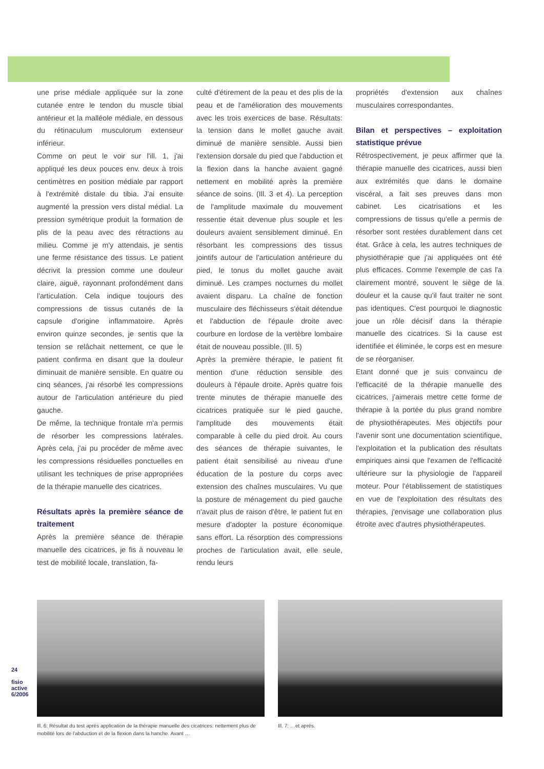une prise médiale appliquée sur la zone cutanée entre le tendon du muscle tibial antérieur et la malléole médiale, en dessous du rétinaculum musculorum extenseur inférieur.
Comme on peut le voir sur l'ill. 1, j'ai appliqué les deux pouces env. deux à trois centimètres en position médiale par rapport à l'extrémité distale du tibia. J'ai ensuite augmenté la pression vers distal médial. La pression symétrique produit la formation de plis de la peau avec des rétractions au milieu. Comme je m'y attendais, je sentis une ferme résistance des tissus. Le patient décrivit la pression comme une douleur claire, aiguë, rayonnant profondément dans l'articulation. Cela indique toujours des compressions de tissus cutanés de la capsule d'origine inflammatoire. Après environ quinze secondes, je sentis que la tension se relâchait nettement, ce que le patient confirma en disant que la douleur diminuait de manière sensible. En quatre ou cinq séances, j'ai résorbé les compressions autour de l'articulation antérieure du pied gauche.
De même, la technique frontale m'a permis de résorber les compressions latérales. Après cela, j'ai pu procéder de même avec les compressions résiduelles ponctuelles en utilisant les techniques de prise appropriées de la thérapie manuelle des cicatrices.
Résultats après la première séance de traitement
Après la première séance de thérapie manuelle des cicatrices, je fis à nouveau le test de mobilité locale, translation, fa-
culté d'étirement de la peau et des plis de la peau et de l'amélioration des mouvements avec les trois exercices de base. Résultats: la tension dans le mollet gauche avait diminué de manière sensible. Aussi bien l'extension dorsale du pied que l'abduction et la flexion dans la hanche avaient gagné nettement en mobilité après la première séance de soins. (Ill. 3 et 4). La perception de l'amplitude maximale du mouvement ressentie était devenue plus souple et les douleurs avaient sensiblement diminué. En résorbant les compressions des tissus jointifs autour de l'articulation antérieure du pied, le tonus du mollet gauche avait diminué. Les crampes nocturnes du mollet avaient disparu. La chaîne de fonction musculaire des fléchisseurs s'était détendue et l'abduction de l'épaule droite avec courbure en lordose de la vertèbre lombaire était de nouveau possible. (Ill. 5)
Après la première thérapie, le patient fit mention d'une réduction sensible des douleurs à l'épaule droite. Après quatre fois trente minutes de thérapie manuelle des cicatrices pratiquée sur le pied gauche, l'amplitude des mouvements était comparable à celle du pied droit. Au cours des séances de thérapie suivantes, le patient était sensibilisé au niveau d'une éducation de la posture du corps avec extension des chaînes musculaires. Vu que la posture de ménagement du pied gauche n'avait plus de raison d'être, le patient fut en mesure d'adopter la posture économique sans effort. La résorption des compressions proches de l'articulation avait, elle seule, rendu leurs
propriétés d'extension aux chaînes musculaires correspondantes.
Bilan et perspectives – exploitation statistique prévue
Rétrospectivement, je peux affirmer que la thérapie manuelle des cicatrices, aussi bien aux extrémités que dans le domaine viscéral, a fait ses preuves dans mon cabinet. Les cicatrisations et les compressions de tissus qu'elle a permis de résorber sont restées durablement dans cet état. Grâce à cela, les autres techniques de physiothérapie que j'ai appliquées ont été plus efficaces. Comme l'exemple de cas l'a clairement montré, souvent le siège de la douleur et la cause qu'il faut traiter ne sont pas identiques. C'est pourquoi le diagnostic joue un rôle décisif dans la thérapie manuelle des cicatrices. Si la cause est identifiée et éliminée, le corps est en mesure de se réorganiser.
Etant donné que je suis convaincu de l'efficacité de la thérapie manuelle des cicatrices, j'aimerais mettre cette forme de thérapie à la portée du plus grand nombre de physiothérapeutes. Mes objectifs pour l'avenir sont une documentation scientifique, l'exploitation et la publication des résultats empiriques ainsi que l'examen de l'efficacité ultérieure sur la physiologie de l'appareil moteur. Pour l'établissement de statistiques en vue de l'exploitation des résultats des thérapies, j'envisage une collaboration plus étroite avec d'autres physiothérapeutes.
Ill. 6: Résultat du test après application de la thérapie manuelle des cicatrices: nettement plus de mobilité lors de l'abduction et de la flexion dans la hanche. Avant …
Ill. 7: …et après.
24
fisio active 6/2006